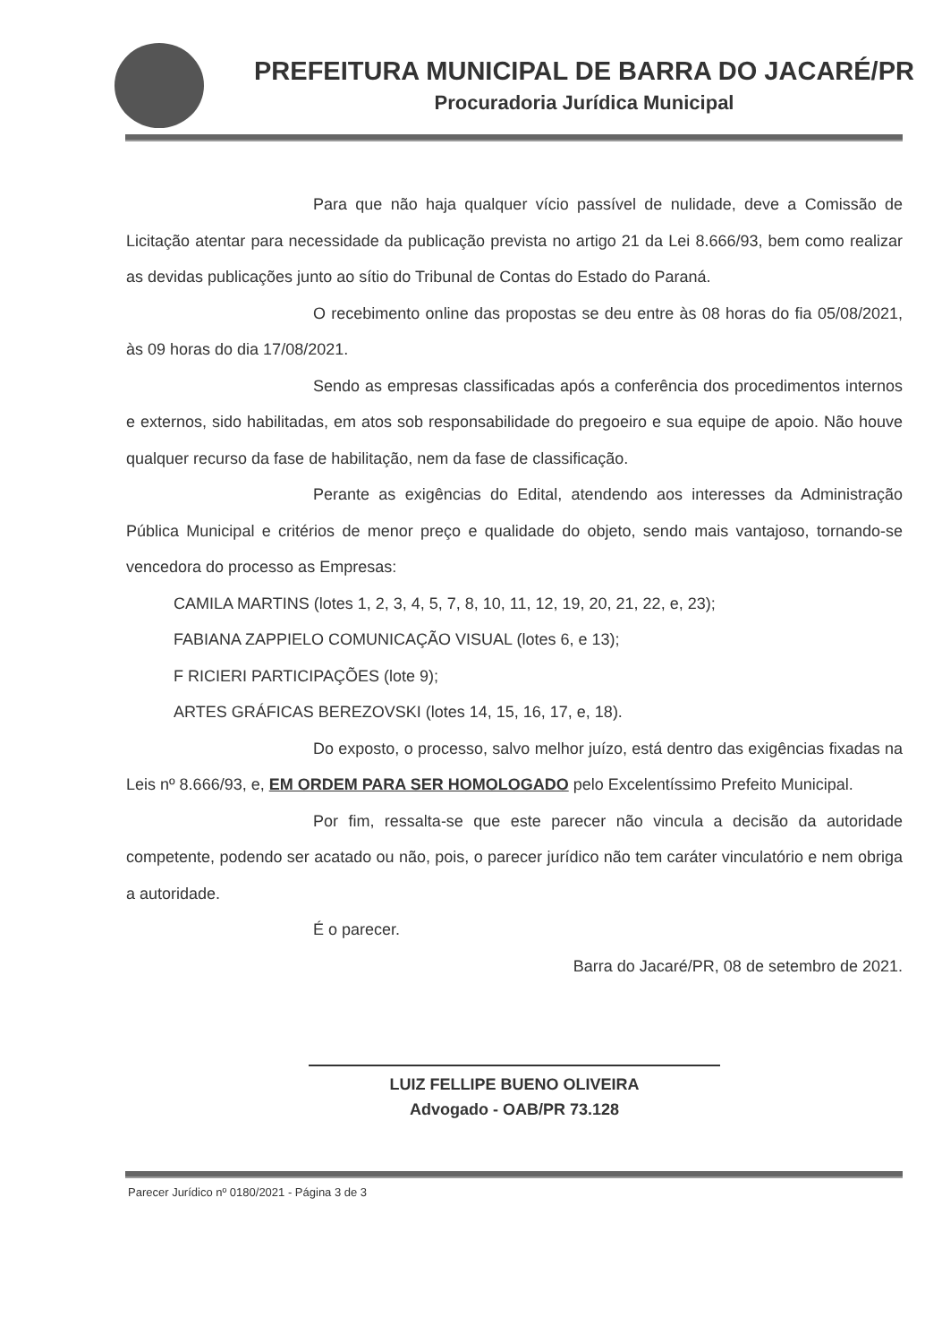PREFEITURA MUNICIPAL DE BARRA DO JACARÉ/PR
Procuradoria Jurídica Municipal
Para que não haja qualquer vício passível de nulidade, deve a Comissão de Licitação atentar para necessidade da publicação prevista no artigo 21 da Lei 8.666/93, bem como realizar as devidas publicações junto ao sítio do Tribunal de Contas do Estado do Paraná.
O recebimento online das propostas se deu entre às 08 horas do fia 05/08/2021, às 09 horas do dia 17/08/2021.
Sendo as empresas classificadas após a conferência dos procedimentos internos e externos, sido habilitadas, em atos sob responsabilidade do pregoeiro e sua equipe de apoio. Não houve qualquer recurso da fase de habilitação, nem da fase de classificação.
Perante as exigências do Edital, atendendo aos interesses da Administração Pública Municipal e critérios de menor preço e qualidade do objeto, sendo mais vantajoso, tornando-se vencedora do processo as Empresas:
CAMILA MARTINS (lotes 1, 2, 3, 4, 5, 7, 8, 10, 11, 12, 19, 20, 21, 22, e, 23);
FABIANA ZAPPIELO COMUNICAÇÃO VISUAL (lotes 6, e 13);
F RICIERI PARTICIPAÇÕES (lote 9);
ARTES GRÁFICAS BEREZOVSKI (lotes 14, 15, 16, 17, e, 18).
Do exposto, o processo, salvo melhor juízo, está dentro das exigências fixadas na Leis nº 8.666/93, e, EM ORDEM PARA SER HOMOLOGADO pelo Excelentíssimo Prefeito Municipal.
Por fim, ressalta-se que este parecer não vincula a decisão da autoridade competente, podendo ser acatado ou não, pois, o parecer jurídico não tem caráter vinculatório e nem obriga a autoridade.
É o parecer.
Barra do Jacaré/PR, 08 de setembro de 2021.
LUIZ FELLIPE BUENO OLIVEIRA
Advogado - OAB/PR 73.128
Parecer Jurídico nº 0180/2021 - Página 3 de 3